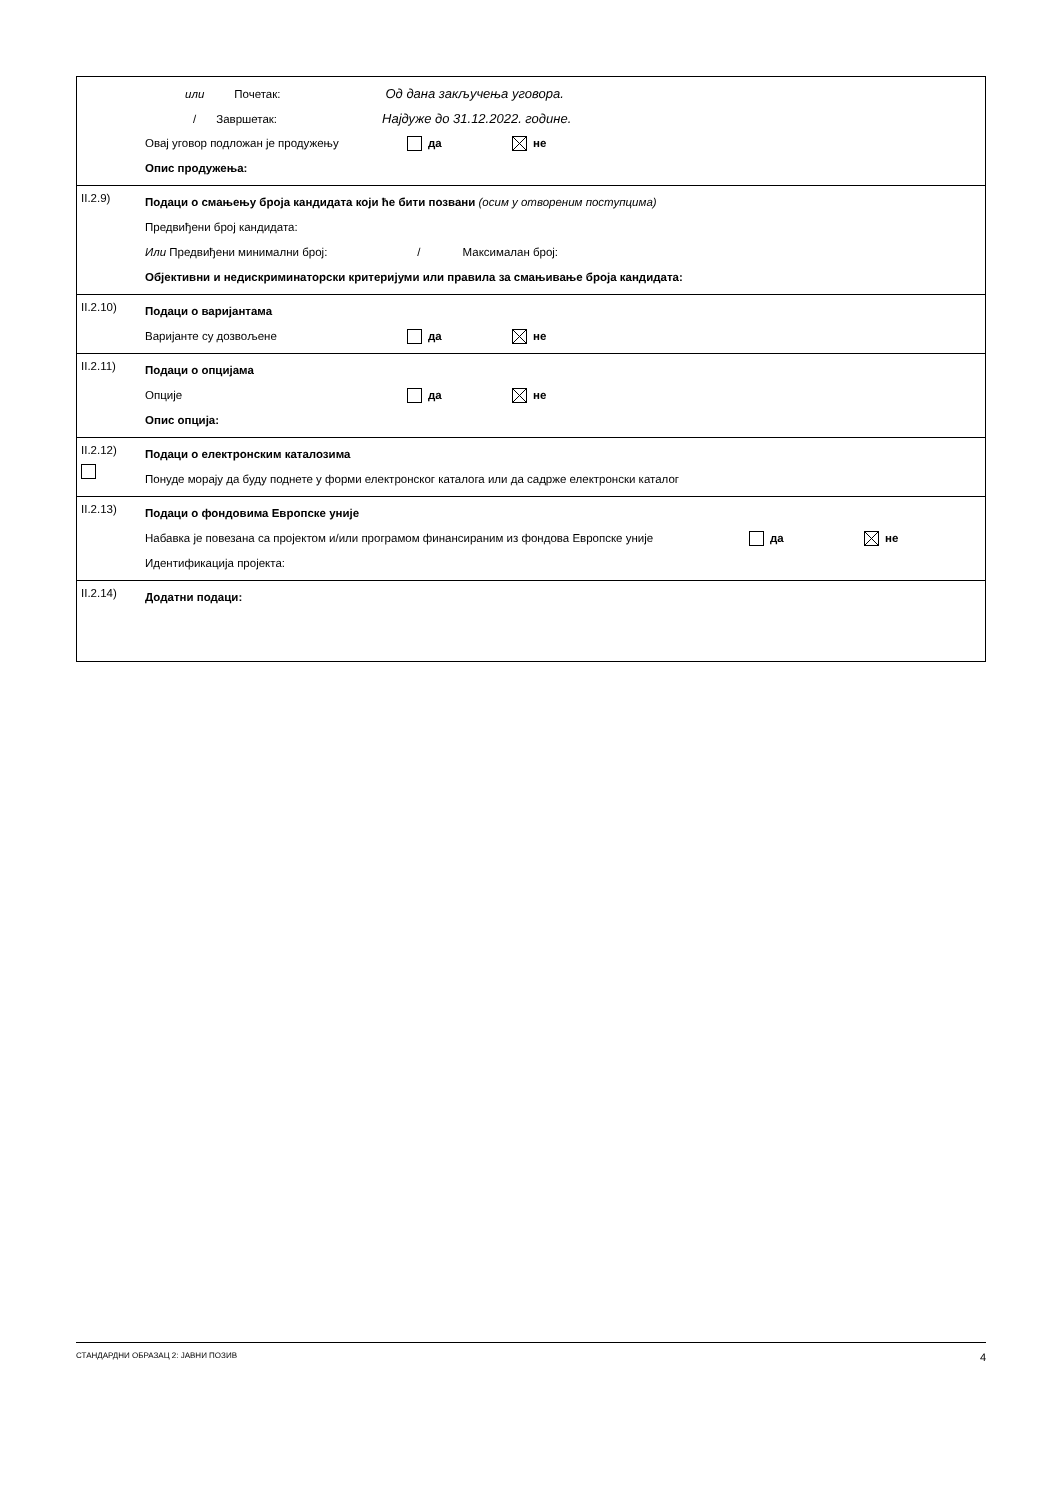| | или Почетак: Од дана закључења уговора. / Завршетак: Најдуже до 31.12.2022. године. Овај уговор подложан је продужењу да не Опис продужења: |
| II.2.9) | Подаци о смањењу броја кандидата који ће бити позвани (осим у отвореним поступцима) Предвиђени број кандидата: Или Предвиђени минимални број: / Максималан број: Објективни и недискриминаторски критеријуми или правила за смањивање броја кандидата: |
| II.2.10) | Подаци о варијантама Варијанте су дозвољене да не |
| II.2.11) | Подаци о опцијама Опције да не Опис опција: |
| II.2.12) | Подаци о електронским каталозима Понуде морају да буду поднете у форми електронског каталога или да садрже електронски каталог |
| II.2.13) | Подаци о фондовима Европске уније Набавка је повезана са пројектом и/или програмом финансираним из фондова Европске уније да не Идентификација пројекта: |
| II.2.14) | Додатни подаци: |
СТАНДАРДНИ ОБРАЗАЦ 2: ЈАВНИ ПОЗИВ 4